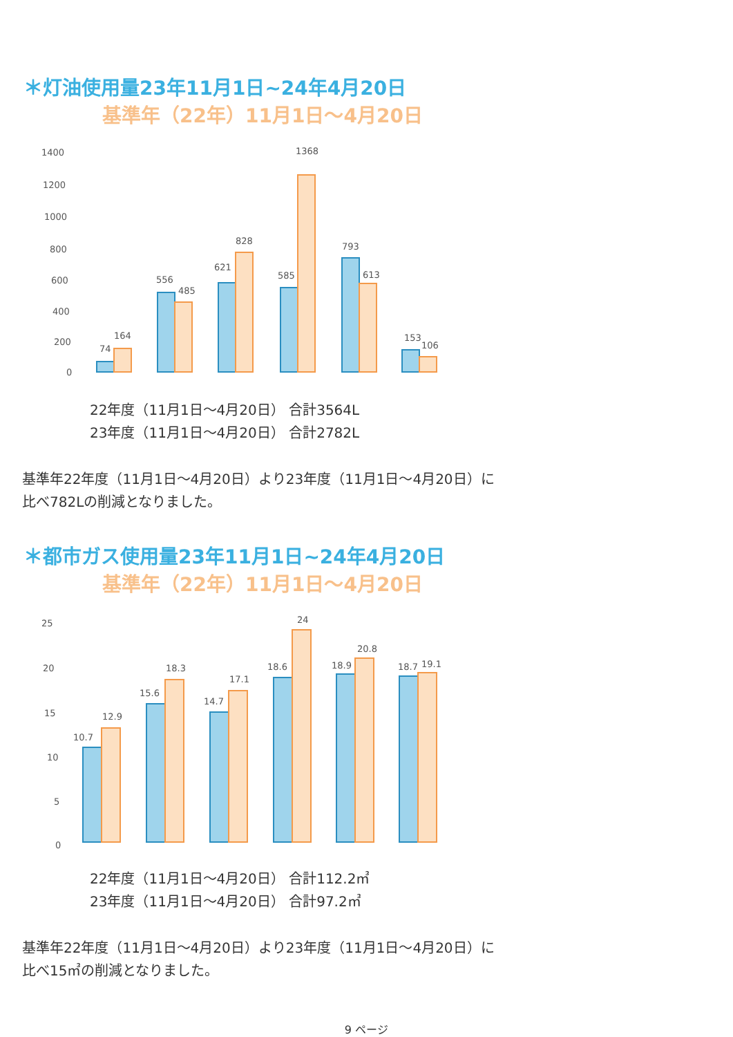＊灯油使用量23年11月1日~24年4月20日
基準年（22年）11月1日～4月20日
1400
1200
1000
800
600
400
200
0
74
164
556
485
621
828
585
1368
793
613
153
106
22年度（11月1日～4月20日） 合計3564L
23年度（11月1日～4月20日） 合計2782L
基準年22年度（11月1日～4月20日）より23年度（11月1日～4月20日）に
比べ782Lの削減となりました。
＊都市ガス使用量23年11月1日~24年4月20日
基準年（22年）11月1日～4月20日
25
20
15
10
5
0
10.7
12.9
15.6
18.3
14.7
17.1
18.6
24
18.9
20.8
18.7
19.1
22年度（11月1日～4月20日） 合計112.2㎥
23年度（11月1日～4月20日） 合計97.2㎥
基準年22年度（11月1日～4月20日）より23年度（11月1日～4月20日）に
比べ15㎥の削減となりました。
9 ページ